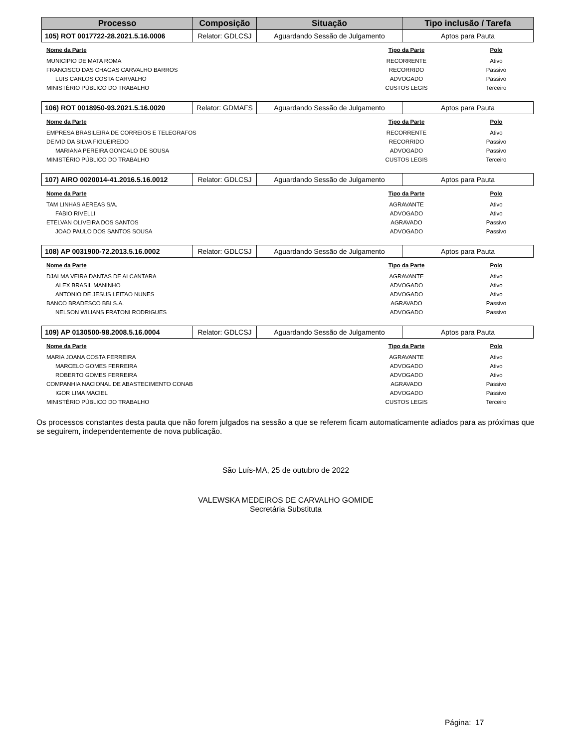| Processo | Composição | Situação | Tipo inclusão / Tarefa |
| --- | --- | --- | --- |
| 105) ROT 0017722-28.2021.5.16.0006 | Relator: GDLCSJ | Aguardando Sessão de Julgamento | Aptos para Pauta |
| Nome da Parte | Tipo da Parte | Polo |
| MUNICIPIO DE MATA ROMA | RECORRENTE | Ativo |
| FRANCISCO DAS CHAGAS CARVALHO BARROS | RECORRIDO | Passivo |
| LUIS CARLOS COSTA CARVALHO | ADVOGADO | Passivo |
| MINISTÉRIO PÚBLICO DO TRABALHO | CUSTOS LEGIS | Terceiro |
| 106) ROT 0018950-93.2021.5.16.0020 | Relator: GDMAFS | Aguardando Sessão de Julgamento | Aptos para Pauta |
| Nome da Parte | Tipo da Parte | Polo |
| EMPRESA BRASILEIRA DE CORREIOS E TELEGRAFOS | RECORRENTE | Ativo |
| DEIVID DA SILVA FIGUEIREDO | RECORRIDO | Passivo |
| MARIANA PEREIRA GONCALO DE SOUSA | ADVOGADO | Passivo |
| MINISTÉRIO PÚBLICO DO TRABALHO | CUSTOS LEGIS | Terceiro |
| 107) AIRO 0020014-41.2016.5.16.0012 | Relator: GDLCSJ | Aguardando Sessão de Julgamento | Aptos para Pauta |
| Nome da Parte | Tipo da Parte | Polo |
| TAM LINHAS AEREAS S/A. | AGRAVANTE | Ativo |
| FABIO RIVELLI | ADVOGADO | Ativo |
| ETELVAN OLIVEIRA DOS SANTOS | AGRAVADO | Passivo |
| JOAO PAULO DOS SANTOS SOUSA | ADVOGADO | Passivo |
| 108) AP 0031900-72.2013.5.16.0002 | Relator: GDLCSJ | Aguardando Sessão de Julgamento | Aptos para Pauta |
| Nome da Parte | Tipo da Parte | Polo |
| DJALMA VEIRA DANTAS DE ALCANTARA | AGRAVANTE | Ativo |
| ALEX BRASIL MANINHO | ADVOGADO | Ativo |
| ANTONIO DE JESUS LEITAO NUNES | ADVOGADO | Ativo |
| BANCO BRADESCO BBI S.A. | AGRAVADO | Passivo |
| NELSON WILIANS FRATONI RODRIGUES | ADVOGADO | Passivo |
| 109) AP 0130500-98.2008.5.16.0004 | Relator: GDLCSJ | Aguardando Sessão de Julgamento | Aptos para Pauta |
| Nome da Parte | Tipo da Parte | Polo |
| MARIA JOANA COSTA FERREIRA | AGRAVANTE | Ativo |
| MARCELO GOMES FERREIRA | ADVOGADO | Ativo |
| ROBERTO GOMES FERREIRA | ADVOGADO | Ativo |
| COMPANHIA NACIONAL DE ABASTECIMENTO CONAB | AGRAVADO | Passivo |
| IGOR LIMA MACIEL | ADVOGADO | Passivo |
| MINISTÉRIO PÚBLICO DO TRABALHO | CUSTOS LEGIS | Terceiro |
Os processos constantes desta pauta que não forem julgados na sessão a que se referem ficam automaticamente adiados para as próximas que se seguirem, independentemente de nova publicação.
São Luís-MA, 25 de outubro de 2022
VALEWSKA MEDEIROS DE CARVALHO GOMIDE
Secretária Substituta
Página: 17